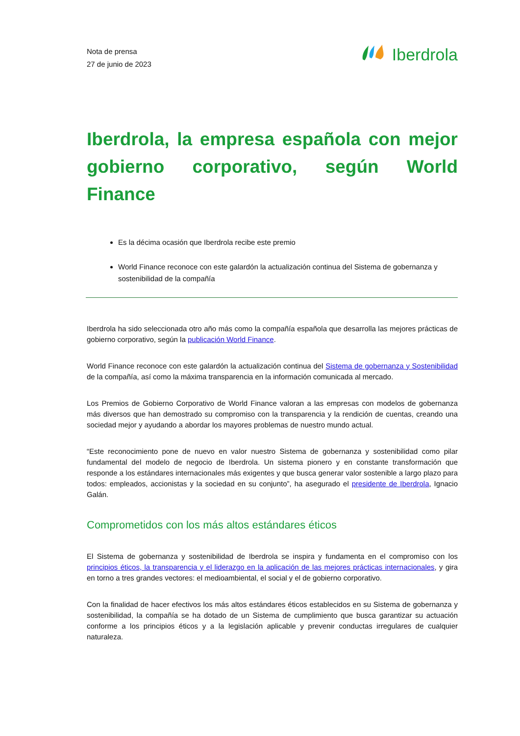Nota de prensa
27 de junio de 2023
Iberdrola
Iberdrola, la empresa española con mejor gobierno corporativo, según World Finance
Es la décima ocasión que Iberdrola recibe este premio
World Finance reconoce con este galardón la actualización continua del Sistema de gobernanza y sostenibilidad de la compañía
Iberdrola ha sido seleccionada otro año más como la compañía española que desarrolla las mejores prácticas de gobierno corporativo, según la publicación World Finance.
World Finance reconoce con este galardón la actualización continua del Sistema de gobernanza y Sostenibilidad de la compañía, así como la máxima transparencia en la información comunicada al mercado.
Los Premios de Gobierno Corporativo de World Finance valoran a las empresas con modelos de gobernanza más diversos que han demostrado su compromiso con la transparencia y la rendición de cuentas, creando una sociedad mejor y ayudando a abordar los mayores problemas de nuestro mundo actual.
“Este reconocimiento pone de nuevo en valor nuestro Sistema de gobernanza y sostenibilidad como pilar fundamental del modelo de negocio de Iberdrola. Un sistema pionero y en constante transformación que responde a los estándares internacionales más exigentes y que busca generar valor sostenible a largo plazo para todos: empleados, accionistas y la sociedad en su conjunto”, ha asegurado el presidente de Iberdrola, Ignacio Galán.
Comprometidos con los más altos estándares éticos
El Sistema de gobernanza y sostenibilidad de Iberdrola se inspira y fundamenta en el compromiso con los principios éticos, la transparencia y el liderazgo en la aplicación de las mejores prácticas internacionales, y gira en torno a tres grandes vectores: el medioambiental, el social y el de gobierno corporativo.
Con la finalidad de hacer efectivos los más altos estándares éticos establecidos en su Sistema de gobernanza y sostenibilidad, la compañía se ha dotado de un Sistema de cumplimiento que busca garantizar su actuación conforme a los principios éticos y a la legislación aplicable y prevenir conductas irregulares de cualquier naturaleza.